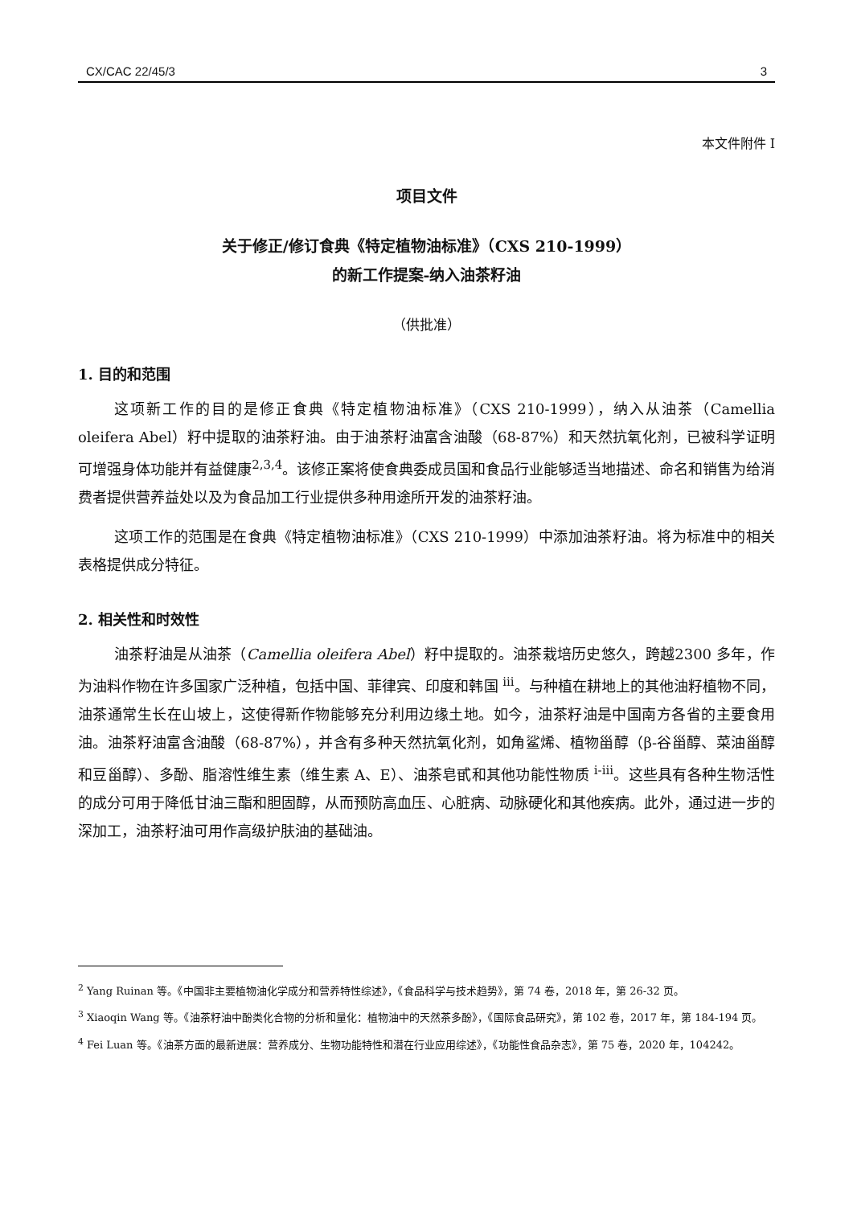CX/CAC 22/45/3 3
本文件附件 I
项目文件
关于修正/修订食典《特定植物油标准》（CXS 210-1999）
的新工作提案-纳入油茶籽油
（供批准）
1. 目的和范围
这项新工作的目的是修正食典《特定植物油标准》（CXS 210-1999），纳入从油茶（Camellia oleifera Abel）籽中提取的油茶籽油。由于油茶籽油富含油酸（68-87%）和天然抗氧化剂，已被科学证明可增强身体功能并有益健康<sup>2,3,4</sup>。该修正案将使食典委成员国和食品行业能够适当地描述、命名和销售为给消费者提供营养益处以及为食品加工行业提供多种用途所开发的油茶籽油。
这项工作的范围是在食典《特定植物油标准》（CXS 210-1999）中添加油茶籽油。将为标准中的相关表格提供成分特征。
2. 相关性和时效性
油茶籽油是从油茶（Camellia oleifera Abel）籽中提取的。油茶栽培历史悠久，跨越2300 多年，作为油料作物在许多国家广泛种植，包括中国、菲律宾、印度和韩国 <sup>iii</sup>。与种植在耕地上的其他油籽植物不同，油茶通常生长在山坡上，这使得新作物能够充分利用边缘土地。如今，油茶籽油是中国南方各省的主要食用油。油茶籽油富含油酸（68-87%），并含有多种天然抗氧化剂，如角鲨烯、植物甾醇（β-谷甾醇、菜油甾醇和豆甾醇）、多酚、脂溶性维生素（维生素 A、E）、油茶皂甙和其他功能性物质 <sup>i-iii</sup>。这些具有各种生物活性的成分可用于降低甘油三酯和胆固醇，从而预防高血压、心脏病、动脉硬化和其他疾病。此外，通过进一步的深加工，油茶籽油可用作高级护肤油的基础油。
<sup>2</sup> Yang Ruinan 等。《中国非主要植物油化学成分和营养特性综述》，《食品科学与技术趋势》，第 74 卷，2018 年，第 26-32 页。
<sup>3</sup> Xiaoqin Wang 等。《油茶籽油中酚类化合物的分析和量化：植物油中的天然茶多酚》，《国际食品研究》，第 102 卷，2017 年，第 184-194 页。
<sup>4</sup> Fei Luan 等。《油茶方面的最新进展：营养成分、生物功能特性和潜在行业应用综述》，《功能性食品杂志》，第 75 卷，2020 年，104242。